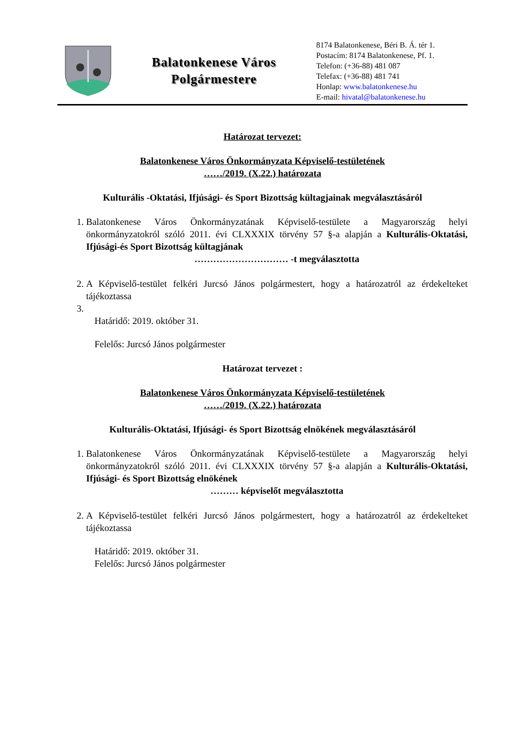Balatonkenese Város
Polgármestere
8174 Balatonkenese, Béri B. Á. tér 1.
Postacím: 8174 Balatonkenese, Pf. 1.
Telefon: (+36-88) 481 087
Telefax: (+36-88) 481 741
Honlap: www.balatonkenese.hu
E-mail: hivatal@balatonkenese.hu
Határozat tervezet:
Balatonkenese Város Önkormányzata Képviselő-testületének
……/2019. (X.22.) határozata
Kulturális -Oktatási, Ifjúsági- és Sport Bizottság kültagjainak megválasztásáról
1. Balatonkenese Város Önkormányzatának Képviselő-testülete a Magyarország helyi önkormányzatokról szóló 2011. évi CLXXXIX törvény 57 §-a alapján a Kulturális-Oktatási, Ifjúsági-és Sport Bizottság kültagjának
………………………… -t megválasztotta
2. A Képviselő-testület felkéri Jurcsó János polgármestert, hogy a határozatról az érdekelteket tájékoztassa
Határidő: 2019. október 31.
Felelős: Jurcsó János polgármester
Határozat tervezet :
Balatonkenese Város Önkormányzata Képviselő-testületének
……/2019. (X.22.) határozata
Kulturális-Oktatási, Ifjúsági- és Sport Bizottság elnökének megválasztásáról
1. Balatonkenese Város Önkormányzatának Képviselő-testülete a Magyarország helyi önkormányzatokról szóló 2011. évi CLXXXIX törvény 57 §-a alapján a Kulturális-Oktatási, Ifjúsági- és Sport Bizottság elnökének
……… képviselőt megválasztotta
2. A Képviselő-testület felkéri Jurcsó János polgármestert, hogy a határozatról az érdekelteket tájékoztassa
Határidő: 2019. október 31.
Felelős: Jurcsó János polgármester